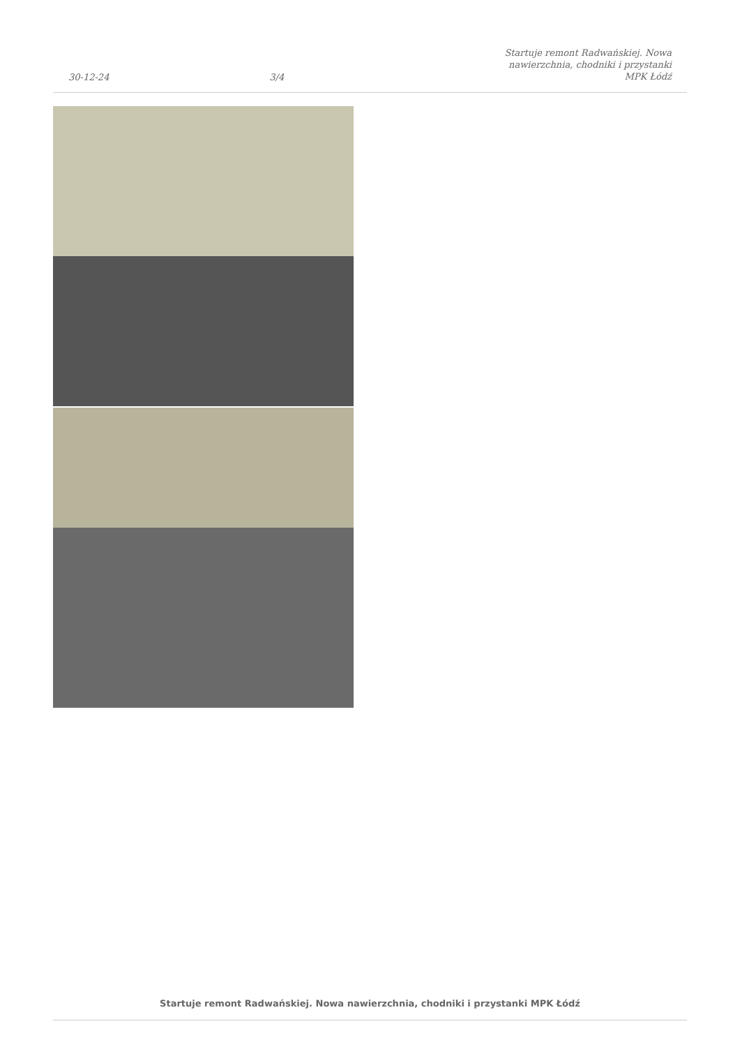30-12-24
3/4
Startuje remont Radwańskiej. Nowa
nawierzchnia, chodniki i przystanki
MPK Łódź
Startuje remont Radwańskiej. Nowa nawierzchnia, chodniki i przystanki MPK Łódź